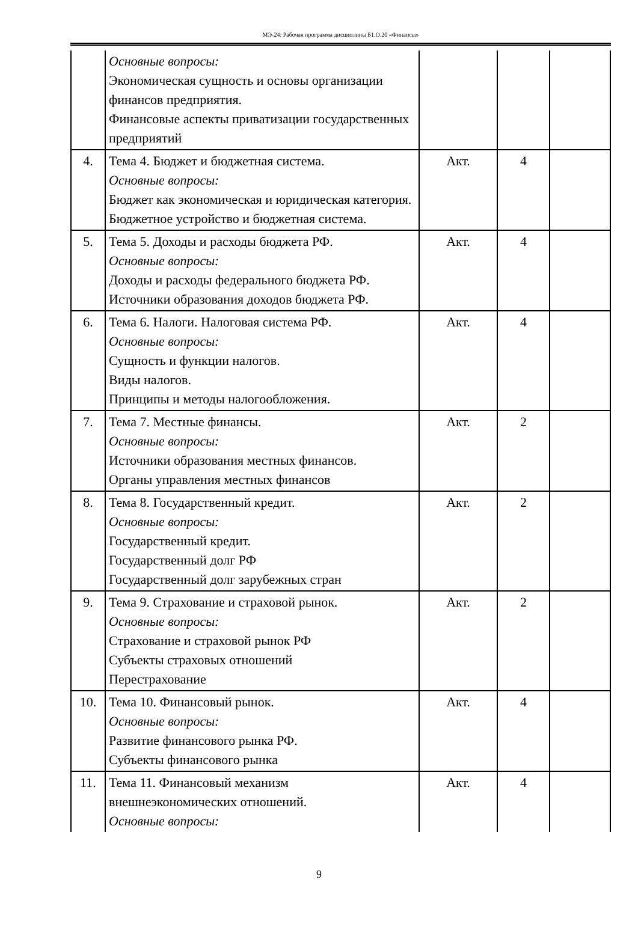МЭ-24: Рабочая программа дисциплины Б1.О.20 «Финансы»
| | Основные вопросы: Экономическая сущность и основы организации финансов предприятия. Финансовые аспекты приватизации государственных предприятий | | | |
| 4. | Тема 4. Бюджет и бюджетная система. Основные вопросы: Бюджет как экономическая и юридическая категория. Бюджетное устройство и бюджетная система. | Акт. | 4 | |
| 5. | Тема 5. Доходы и расходы бюджета РФ. Основные вопросы: Доходы и расходы федерального бюджета РФ. Источники образования доходов бюджета РФ. | Акт. | 4 | |
| 6. | Тема 6. Налоги. Налоговая система РФ. Основные вопросы: Сущность и функции налогов. Виды налогов. Принципы и методы налогообложения. | Акт. | 4 | |
| 7. | Тема 7. Местные финансы. Основные вопросы: Источники образования местных финансов. Органы управления местных финансов | Акт. | 2 | |
| 8. | Тема 8. Государственный кредит. Основные вопросы: Государственный кредит. Государственный долг РФ Государственный долг зарубежных стран | Акт. | 2 | |
| 9. | Тема 9. Страхование и страховой рынок. Основные вопросы: Страхование и страховой рынок РФ Субъекты страховых отношений Перестрахование | Акт. | 2 | |
| 10. | Тема 10. Финансовый рынок. Основные вопросы: Развитие финансового рынка РФ. Субъекты финансового рынка | Акт. | 4 | |
| 11. | Тема 11. Финансовый механизм внешнеэкономических отношений. Основные вопросы: | Акт. | 4 | |
9